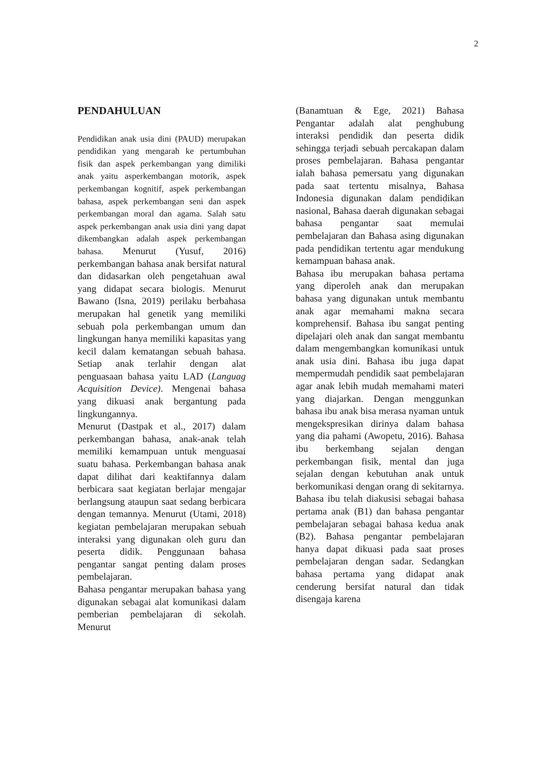2
PENDAHULUAN
Pendidikan anak usia dini (PAUD) merupakan pendidikan yang mengarah ke pertumbuhan fisik dan aspek perkembangan yang dimiliki anak yaitu asperkembangan motorik, aspek perkembangan kognitif, aspek perkembangan bahasa, aspek perkembangan seni dan aspek perkembangan moral dan agama. Salah satu aspek perkembangan anak usia dini yang dapat dikembangkan adalah aspek perkembangan bahasa. Menurut (Yusuf, 2016) perkembangan bahasa anak bersifat natural dan didasarkan oleh pengetahuan awal yang didapat secara biologis. Menurut Bawano (Isna, 2019) perilaku berbahasa merupakan hal genetik yang memiliki sebuah pola perkembangan umum dan lingkungan hanya memiliki kapasitas yang kecil dalam kematangan sebuah bahasa. Setiap anak terlahir dengan alat penguasaan bahasa yaitu LAD (Languag Acquisition Device). Mengenai bahasa yang dikuasi anak bergantung pada lingkungannya.
Menurut (Dastpak et al., 2017) dalam perkembangan bahasa, anak-anak telah memiliki kemampuan untuk menguasai suatu bahasa. Perkembangan bahasa anak dapat dilihat dari keaktifannya dalam berbicara saat kegiatan berlajar mengajar berlangsung ataupun saat sedang berbicara dengan temannya. Menurut (Utami, 2018) kegiatan pembelajaran merupakan sebuah interaksi yang digunakan oleh guru dan peserta didik. Penggunaan bahasa pengantar sangat penting dalam proses pembelajaran.
Bahasa pengantar merupakan bahasa yang digunakan sebagai alat komunikasi dalam pemberian pembelajaran di sekolah. Menurut
(Banamtuan & Ege, 2021) Bahasa Pengantar adalah alat penghubung interaksi pendidik dan peserta didik sehingga terjadi sebuah percakapan dalam proses pembelajaran. Bahasa pengantar ialah bahasa pemersatu yang digunakan pada saat tertentu misalnya, Bahasa Indonesia digunakan dalam pendidikan nasional, Bahasa daerah digunakan sebagai bahasa pengantar saat memulai pembelajaran dan Bahasa asing digunakan pada pendidikan tertentu agar mendukung kemampuan bahasa anak.
Bahasa ibu merupakan bahasa pertama yang diperoleh anak dan merupakan bahasa yang digunakan untuk membantu anak agar memahami makna secara komprehensif. Bahasa ibu sangat penting dipelajari oleh anak dan sangat membantu dalam mengembangkan komunikasi untuk anak usia dini. Bahasa ibu juga dapat mempermudah pendidik saat pembelajaran agar anak lebih mudah memahami materi yang diajarkan. Dengan menggunkan bahasa ibu anak bisa merasa nyaman untuk mengekspresikan dirinya dalam bahasa yang dia pahami (Awopetu, 2016). Bahasa ibu berkembang sejalan dengan perkembangan fisik, mental dan juga sejalan dengan kebutuhan anak untuk berkomunikasi dengan orang di sekitarnya. Bahasa ibu telah diakusisi sebagai bahasa pertama anak (B1) dan bahasa pengantar pembelajaran sebagai bahasa kedua anak (B2). Bahasa pengantar pembelajaran hanya dapat dikuasi pada saat proses pembelajaran dengan sadar. Sedangkan bahasa pertama yang didapat anak cenderung bersifat natural dan tidak disengaja karena